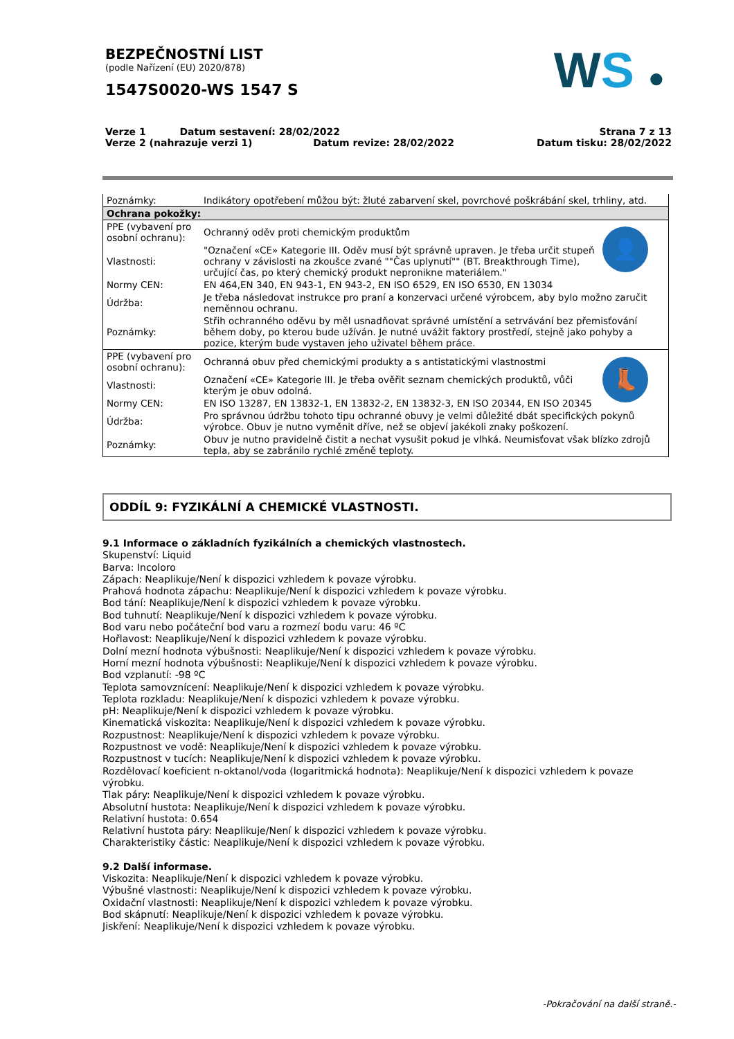BEZPEČNOSTNÍ LIST
(podle Nařízení (EU) 2020/878)
1547S0020-WS 1547 S
WS ●
Verze 1 Datum sestavení: 28/02/2022
Verze 2 (nahrazuje verzi 1) Datum revize: 28/02/2022
Strana 7 z 13
Datum tisku: 28/02/2022
| Poznámky: | Indikátory opotřebení můžou být: žluté zabarvení skel, povrchové poškrábání skel, trhliny, atd. | |
| Ochrana pokožky: | | |
| PPE (vybavení pro osobní ochranu): | Ochranný oděv proti chemickým produktům | 👤 |
| Vlastnosti: | "Označení «CE» Kategorie III. Oděv musí být správně upraven. Je třeba určit stupeň ochrany v závislosti na zkoušce zvané ""Čas uplynutí"" (BT. Breakthrough Time), určující čas, po který chemický produkt nepronikne materiálem." | |
| Normy CEN: | EN 464,EN 340, EN 943-1, EN 943-2, EN ISO 6529, EN ISO 6530, EN 13034 | |
| Údržba: | Je třeba následovat instrukce pro praní a konzervaci určené výrobcem, aby bylo možno zaručit neměnnou ochranu. | |
| Poznámky: | Střih ochranného oděvu by měl usnadňovat správné umístění a setrvávání bez přemisťování během doby, po kterou bude užíván. Je nutné uvážit faktory prostředí, stejně jako pohyby a pozice, kterým bude vystaven jeho uživatel během práce. | |
| PPE (vybavení pro osobní ochranu): | Ochranná obuv před chemickými produkty a s antistatickými vlastnostmi | 👢 |
| Vlastnosti: | Označení «CE» Kategorie III. Je třeba ověřit seznam chemických produktů, vůči kterým je obuv odolná. | |
| Normy CEN: | EN ISO 13287, EN 13832-1, EN 13832-2, EN 13832-3, EN ISO 20344, EN ISO 20345 | |
| Údržba: | Pro správnou údržbu tohoto tipu ochranné obuvy je velmi důležité dbát specifických pokynů výrobce. Obuv je nutno vyměnit dříve, než se objeví jakékoli znaky poškození. | |
| Poznámky: | Obuv je nutno pravidelně čistit a nechat vysušit pokud je vlhká. Neumisťovat však blízko zdrojů tepla, aby se zabránilo rychlé změně teploty. | |
ODDÍL 9: FYZIKÁLNÍ A CHEMICKÉ VLASTNOSTI.
9.1 Informace o základních fyzikálních a chemických vlastnostech.
Skupenství: Liquid
Barva: Incoloro
Zápach: Neaplikuje/Není k dispozici vzhledem k povaze výrobku.
Prahová hodnota zápachu: Neaplikuje/Není k dispozici vzhledem k povaze výrobku.
Bod tání: Neaplikuje/Není k dispozici vzhledem k povaze výrobku.
Bod tuhnutí: Neaplikuje/Není k dispozici vzhledem k povaze výrobku.
Bod varu nebo počáteční bod varu a rozmezí bodu varu: 46 ºC
Hořlavost: Neaplikuje/Není k dispozici vzhledem k povaze výrobku.
Dolní mezní hodnota výbušnosti: Neaplikuje/Není k dispozici vzhledem k povaze výrobku.
Horní mezní hodnota výbušnosti: Neaplikuje/Není k dispozici vzhledem k povaze výrobku.
Bod vzplanutí: -98 ºC
Teplota samovznícení: Neaplikuje/Není k dispozici vzhledem k povaze výrobku.
Teplota rozkladu: Neaplikuje/Není k dispozici vzhledem k povaze výrobku.
pH: Neaplikuje/Není k dispozici vzhledem k povaze výrobku.
Kinematická viskozita: Neaplikuje/Není k dispozici vzhledem k povaze výrobku.
Rozpustnost: Neaplikuje/Není k dispozici vzhledem k povaze výrobku.
Rozpustnost ve vodě: Neaplikuje/Není k dispozici vzhledem k povaze výrobku.
Rozpustnost v tucích: Neaplikuje/Není k dispozici vzhledem k povaze výrobku.
Rozdělovací koeficient n-oktanol/voda (logaritmická hodnota): Neaplikuje/Není k dispozici vzhledem k povaze výrobku.
Tlak páry: Neaplikuje/Není k dispozici vzhledem k povaze výrobku.
Absolutní hustota: Neaplikuje/Není k dispozici vzhledem k povaze výrobku.
Relativní hustota: 0.654
Relativní hustota páry: Neaplikuje/Není k dispozici vzhledem k povaze výrobku.
Charakteristiky částic: Neaplikuje/Není k dispozici vzhledem k povaze výrobku.
9.2 Další informase.
Viskozita: Neaplikuje/Není k dispozici vzhledem k povaze výrobku.
Výbušné vlastnosti: Neaplikuje/Není k dispozici vzhledem k povaze výrobku.
Oxidační vlastnosti: Neaplikuje/Není k dispozici vzhledem k povaze výrobku.
Bod skápnutí: Neaplikuje/Není k dispozici vzhledem k povaze výrobku.
Jiskření: Neaplikuje/Není k dispozici vzhledem k povaze výrobku.
-Pokračování na další straně.-